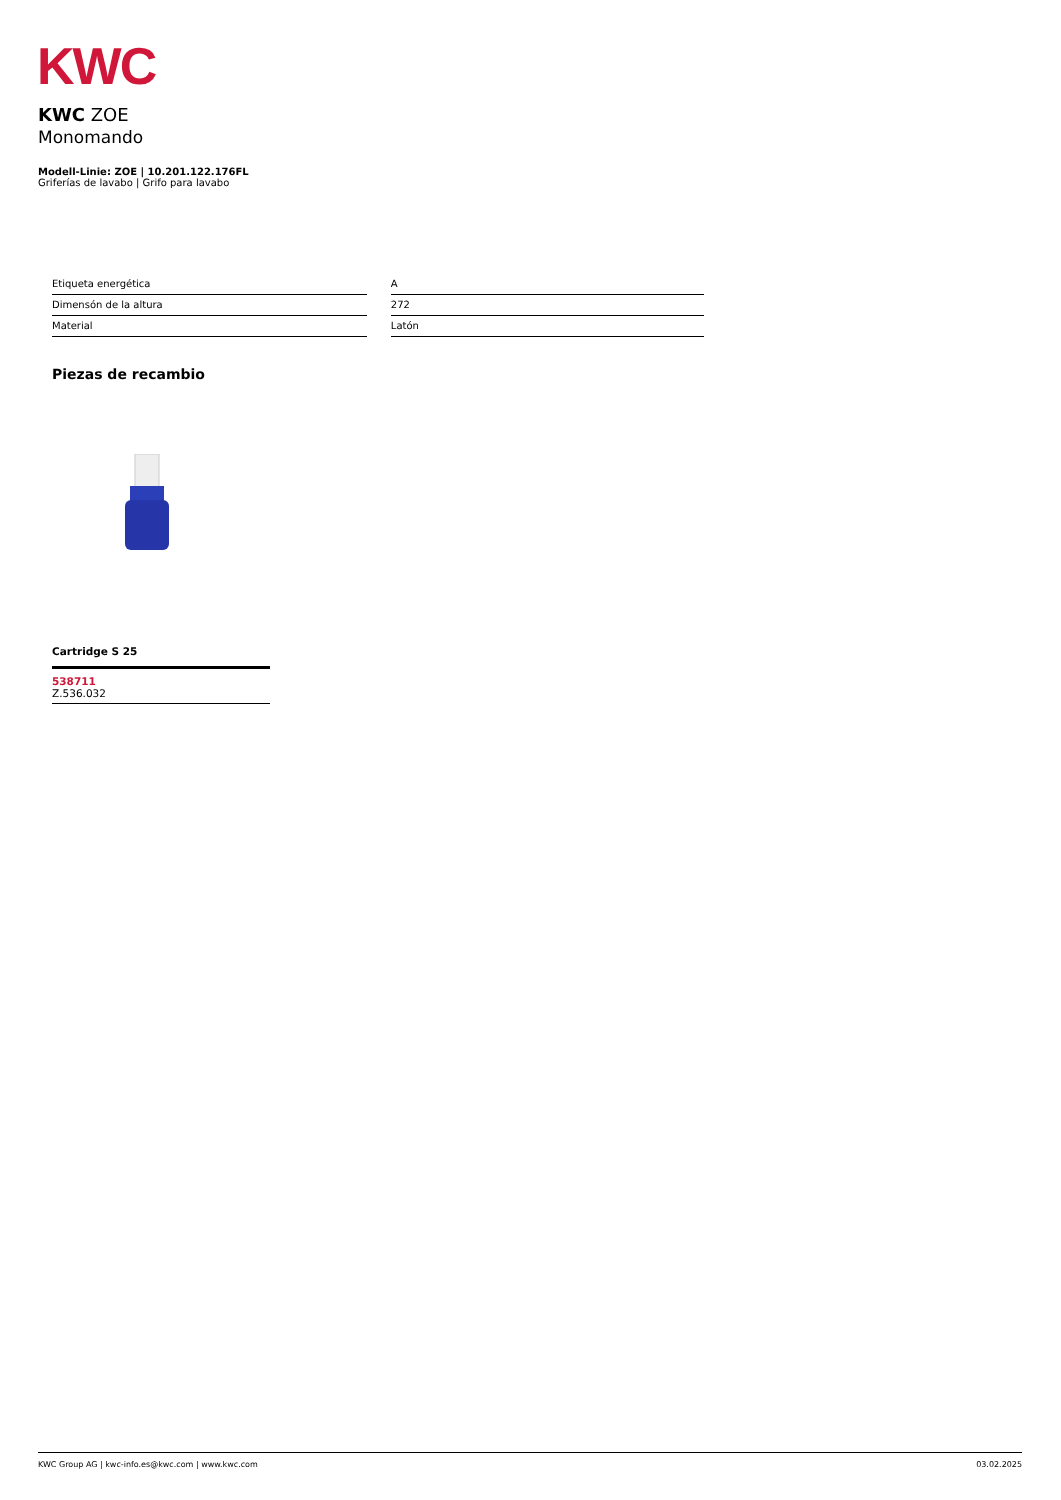KWC
KWC ZOE
Monomando
Modell-Linie: ZOE | 10.201.122.176FL
Griferías de lavabo | Grifo para lavabo
| Etiqueta energética | A |
| Dimensón de la altura | 272 |
| Material | Latón |
Piezas de recambio
Cartridge S 25
538711
Z.536.032
KWC Group AG | kwc-info.es@kwc.com | www.kwc.com 03.02.2025